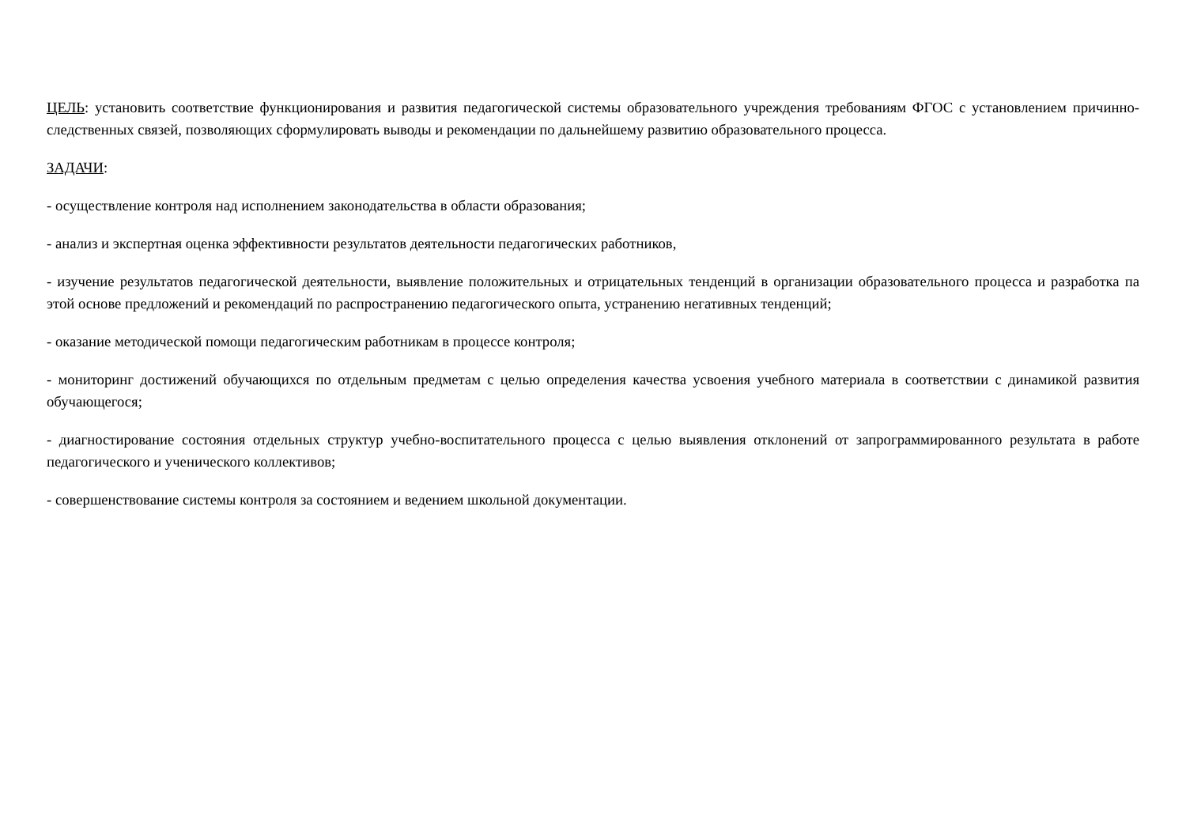ЦЕЛЬ: установить соответствие функционирования и развития педагогической системы образовательного учреждения требованиям ФГОС с установлением причинно-следственных связей, позволяющих сформулировать выводы и рекомендации по дальнейшему развитию образовательного процесса.
ЗАДАЧИ:
- осуществление контроля над исполнением законодательства в области образования;
- анализ и экспертная оценка эффективности результатов деятельности педагогических работников,
- изучение результатов педагогической деятельности, выявление положительных и отрицательных тенденций в организации образовательного процесса и разработка па этой основе предложений и рекомендаций по распространению педагогического опыта, устранению негативных тенденций;
- оказание методической помощи педагогическим работникам в процессе контроля;
- мониторинг достижений обучающихся по отдельным предметам с целью определения качества усвоения учебного материала в соответствии с динамикой развития обучающегося;
- диагностирование состояния отдельных структур учебно-воспитательного процесса с целью выявления отклонений от запрограммированного результата в работе педагогического и ученического коллективов;
- совершенствование системы контроля за состоянием и ведением школьной документации.